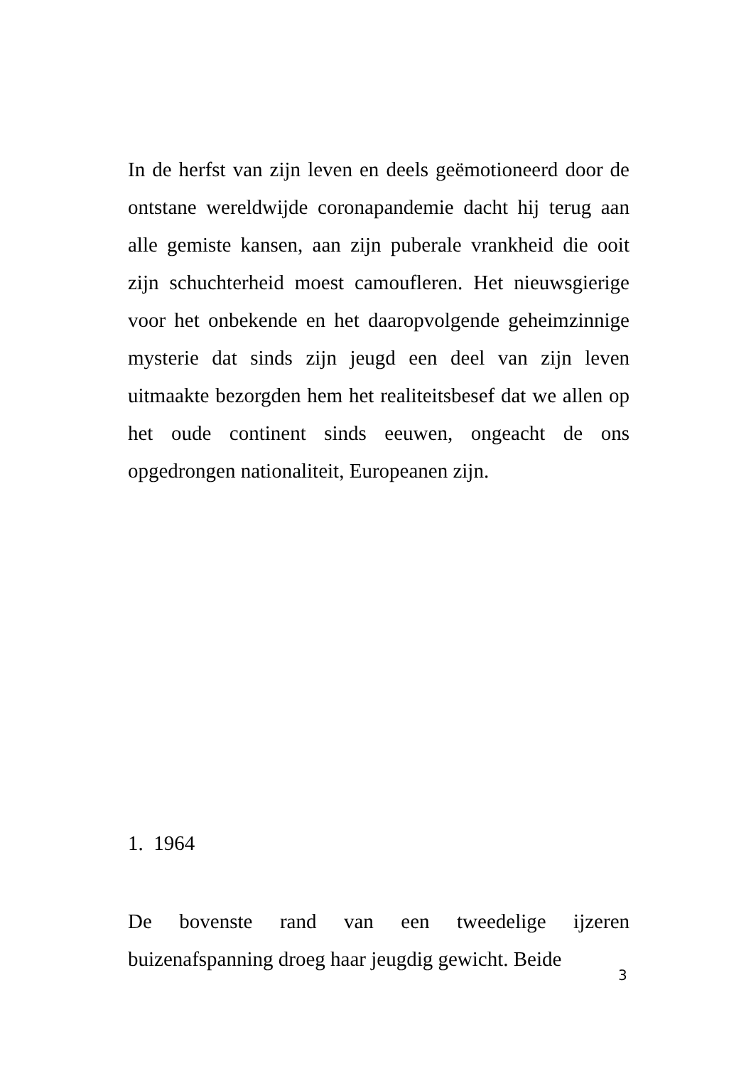In de herfst van zijn leven en deels geëmotioneerd door de ontstane wereldwijde coronapandemie dacht hij terug aan alle gemiste kansen, aan zijn puberale vrankheid die ooit zijn schuchterheid moest camoufleren. Het nieuwsgierige voor het onbekende en het daaropvolgende geheimzinnige mysterie dat sinds zijn jeugd een deel van zijn leven uitmaakte bezorgden hem het realiteitsbesef dat we allen op het oude continent sinds eeuwen, ongeacht de ons opgedrongen nationaliteit, Europeanen zijn.
1. 1964
De bovenste rand van een tweedelige ijzeren buizenafspanning droeg haar jeugdig gewicht. Beide
3